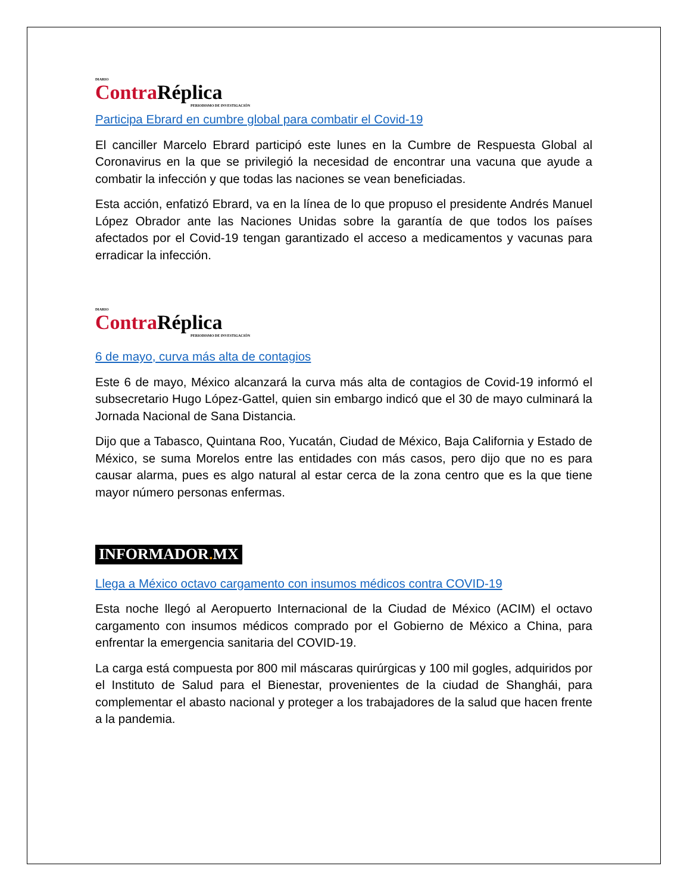DIARIO
Contra Réplica
PERIODISMO DE INVESTIGACIÓN
Participa Ebrard en cumbre global para combatir el Covid-19
El canciller Marcelo Ebrard participó este lunes en la Cumbre de Respuesta Global al Coronavirus en la que se privilegió la necesidad de encontrar una vacuna que ayude a combatir la infección y que todas las naciones se vean beneficiadas.
Esta acción, enfatizó Ebrard, va en la línea de lo que propuso el presidente Andrés Manuel López Obrador ante las Naciones Unidas sobre la garantía de que todos los países afectados por el Covid-19 tengan garantizado el acceso a medicamentos y vacunas para erradicar la infección.
DIARIO
Contra Réplica
PERIODISMO DE INVESTIGACIÓN
6 de mayo, curva más alta de contagios
Este 6 de mayo, México alcanzará la curva más alta de contagios de Covid-19 informó el subsecretario Hugo López-Gattel, quien sin embargo indicó que el 30 de mayo culminará la Jornada Nacional de Sana Distancia.
Dijo que a Tabasco, Quintana Roo, Yucatán, Ciudad de México, Baja California y Estado de México, se suma Morelos entre las entidades con más casos, pero dijo que no es para causar alarma, pues es algo natural al estar cerca de la zona centro que es la que tiene mayor número personas enfermas.
INFORMADOR. MX
Llega a México octavo cargamento con insumos médicos contra COVID-19
Esta noche llegó al Aeropuerto Internacional de la Ciudad de México (ACIM) el octavo cargamento con insumos médicos comprado por el Gobierno de México a China, para enfrentar la emergencia sanitaria del COVID-19.
La carga está compuesta por 800 mil máscaras quirúrgicas y 100 mil gogles, adquiridos por el Instituto de Salud para el Bienestar, provenientes de la ciudad de Shanghái, para complementar el abasto nacional y proteger a los trabajadores de la salud que hacen frente a la pandemia.